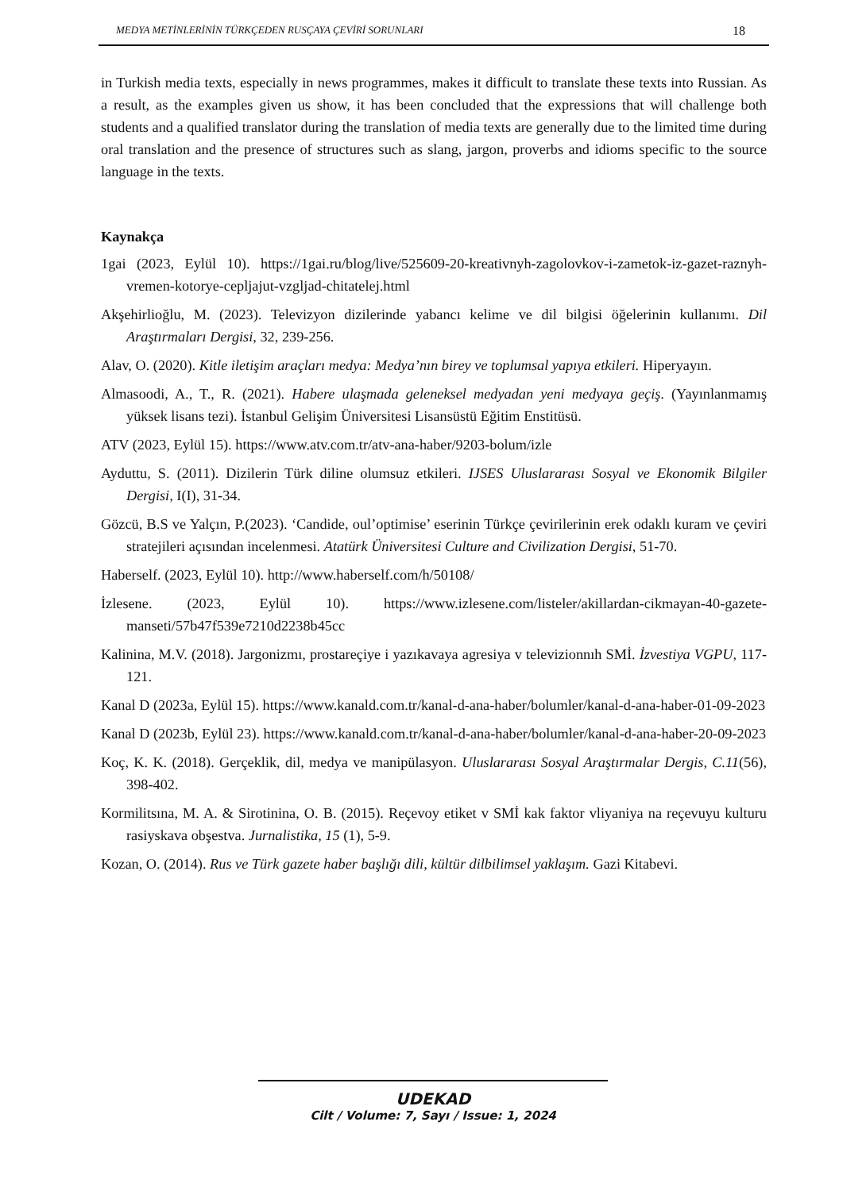MEDYA METİNLERİNİN TÜRKÇEDEN RUSÇAYA ÇEVİRİ SORUNLARI 18
in Turkish media texts, especially in news programmes, makes it difficult to translate these texts into Russian. As a result, as the examples given us show, it has been concluded that the expressions that will challenge both students and a qualified translator during the translation of media texts are generally due to the limited time during oral translation and the presence of structures such as slang, jargon, proverbs and idioms specific to the source language in the texts.
Kaynakça
1gai (2023, Eylül 10). https://1gai.ru/blog/live/525609-20-kreativnyh-zagolovkov-i-zametok-iz-gazet-raznyh-vremen-kotorye-cepljajut-vzgljad-chitatelej.html
Akşehirlioğlu, M. (2023). Televizyon dizilerinde yabancı kelime ve dil bilgisi öğelerinin kullanımı. Dil Araştırmaları Dergisi, 32, 239-256.
Alav, O. (2020). Kitle iletişim araçları medya: Medya’nın birey ve toplumsal yapıya etkileri. Hiperyayın.
Almasoodi, A., T., R. (2021). Habere ulaşmada geleneksel medyadan yeni medyaya geçiş. (Yayınlanmamış yüksek lisans tezi). İstanbul Gelişim Üniversitesi Lisansüstü Eğitim Enstitüsü.
ATV (2023, Eylül 15). https://www.atv.com.tr/atv-ana-haber/9203-bolum/izle
Ayduttu, S. (2011). Dizilerin Türk diline olumsuz etkileri. IJSES Uluslararası Sosyal ve Ekonomik Bilgiler Dergisi, I(I), 31-34.
Gözcü, B.S ve Yalçın, P.(2023). ‘Candide, oul’optimise’ eserinin Türkçe çevirilerinin erek odaklı kuram ve çeviri stratejileri açısından incelenmesi. Atatürk Üniversitesi Culture and Civilization Dergisi, 51-70.
Haberself. (2023, Eylül 10). http://www.haberself.com/h/50108/
İzlesene. (2023, Eylül 10). https://www.izlesene.com/listeler/akillardan-cikmayan-40-gazete-manseti/57b47f539e7210d2238b45cc
Kalinina, M.V. (2018). Jargonizmı, prostareçiye i yazıkavaya agresiya v televizionnıh SMİ. İzvestiya VGPU, 117-121.
Kanal D (2023a, Eylül 15). https://www.kanald.com.tr/kanal-d-ana-haber/bolumler/kanal-d-ana-haber-01-09-2023
Kanal D (2023b, Eylül 23). https://www.kanald.com.tr/kanal-d-ana-haber/bolumler/kanal-d-ana-haber-20-09-2023
Koç, K. K. (2018). Gerçeklik, dil, medya ve manipülasyon. Uluslararası Sosyal Araştırmalar Dergis, C.11(56), 398-402.
Kormilitsına, M. A. & Sirotinina, O. B. (2015). Reçevoy etiket v SMİ kak faktor vliyaniya na reçevuyu kulturu rasiyskava obşestva. Jurnalistika, 15 (1), 5-9.
Kozan, O. (2014). Rus ve Türk gazete haber başlığı dili, kültür dilbilimsel yaklaşım. Gazi Kitabevi.
UDEKAD
Cilt / Volume: 7, Sayı / Issue: 1, 2024